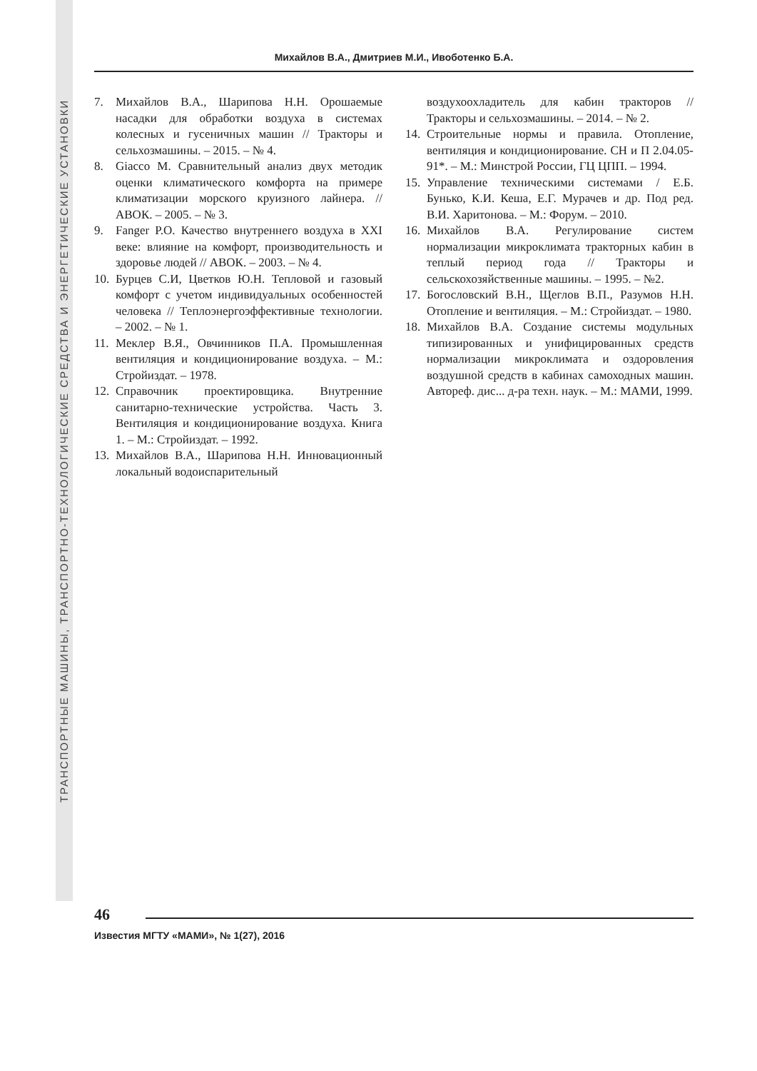ТРАНСПОРТНЫЕ МАШИНЫ, ТРАНСПОРТНО-ТЕХНОЛОГИЧЕСКИЕ СРЕДСТВА И ЭНЕРГЕТИЧЕСКИЕ УСТАНОВКИ
Михайлов В.А., Дмитриев М.И., Ивоботенко Б.А.
7. Михайлов В.А., Шарипова Н.Н. Орошаемые насадки для обработки воздуха в системах колесных и гусеничных машин // Тракторы и сельхозмашины. – 2015. – № 4.
8. Giacco M. Сравнительный анализ двух методик оценки климатического комфорта на примере климатизации морского круизного лайнера. // АВОК. – 2005. – № 3.
9. Fanger P.O. Качество внутреннего воздуха в XXI веке: влияние на комфорт, производительность и здоровье людей // АВОК. – 2003. – № 4.
10. Бурцев С.И, Цветков Ю.Н. Тепловой и газовый комфорт с учетом индивидуальных особенностей человека // Теплоэнергоэффективные технологии. – 2002. – № 1.
11. Меклер В.Я., Овчинников П.А. Промышленная вентиляция и кондиционирование воздуха. – М.: Стройиздат. – 1978.
12. Справочник проектировщика. Внутренние санитарно-технические устройства. Часть 3. Вентиляция и кондиционирование воздуха. Книга 1. – М.: Стройиздат. – 1992.
13. Михайлов В.А., Шарипова Н.Н. Инновационный локальный водоиспарительный
воздухоохладитель для кабин тракторов // Тракторы и сельхозмашины. – 2014. – № 2.
14. Строительные нормы и правила. Отопление, вентиляция и кондиционирование. СН и П 2.04.05-91*. – М.: Минстрой России, ГЦ ЦПП. – 1994.
15. Управление техническими системами / Е.Б. Бунько, К.И. Кеша, Е.Г. Мурачев и др. Под ред. В.И. Харитонова. – М.: Форум. – 2010.
16. Михайлов В.А. Регулирование систем нормализации микроклимата тракторных кабин в теплый период года // Тракторы и сельскохозяйственные машины. – 1995. – №2.
17. Богословский В.Н., Щеглов В.П., Разумов Н.Н. Отопление и вентиляция. – М.: Стройиздат. – 1980.
18. Михайлов В.А. Создание системы модульных типизированных и унифицированных средств нормализации микроклимата и оздоровления воздушной средств в кабинах самоходных машин. Автореф. дис... д-ра техн. наук. – М.: МАМИ, 1999.
46
Известия МГТУ «МАМИ», № 1(27), 2016